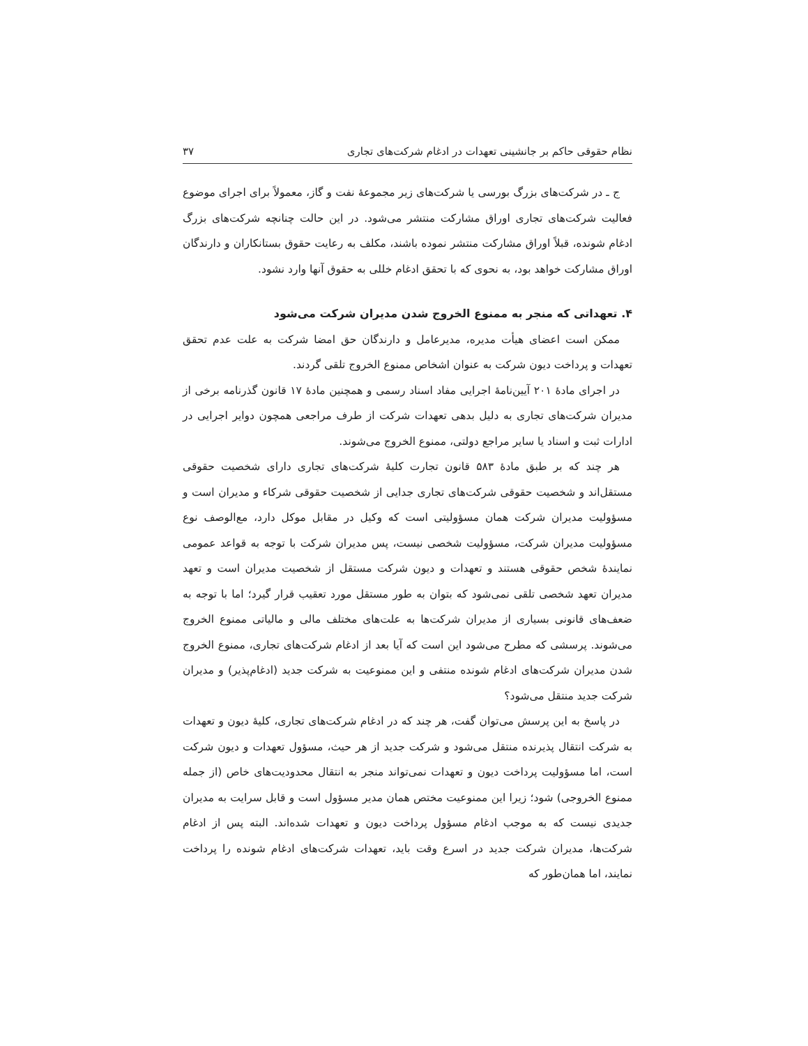نظام حقوقی حاکم بر جانشینی تعهدات در ادغام شرکت‌های تجاری ۳۷
ج ـ در شرکت‌های بزرگ بورسی یا شرکت‌های زیر مجموعهٔ نفت و گاز، معمولاً برای اجرای موضوع فعالیت شرکت‌های تجاری اوراق مشارکت منتشر می‌شود. در این حالت چنانچه شرکت‌های بزرگ ادغام شونده، قبلاً اوراق مشارکت منتشر نموده باشند، مکلف به رعایت حقوق بستانکاران و دارندگان اوراق مشارکت خواهد بود، به نحوی که با تحقق ادغام خللی به حقوق آنها وارد نشود.
۴. تعهداتی که منجر به ممنوع الخروج شدن مدیران شرکت می‌شود
ممکن است اعضای هیأت مدیره، مدیرعامل و دارندگان حق امضا شرکت به علت عدم تحقق تعهدات و پرداخت دیون شرکت به عنوان اشخاص ممنوع الخروج تلقی گردند.
در اجرای مادهٔ ۲۰۱ آیین‌نامهٔ اجرایی مفاد اسناد رسمی و همچنین مادهٔ ۱۷ قانون گذرنامه برخی از مدیران شرکت‌های تجاری به دلیل بدهی تعهدات شرکت از طرف مراجعی همچون دوایر اجرایی در ادارات ثبت و اسناد یا سایر مراجع دولتی، ممنوع الخروج می‌شوند.
هر چند که بر طبق مادهٔ ۵۸۳ قانون تجارت کلیهٔ شرکت‌های تجاری دارای شخصیت حقوقی مستقل‌اند و شخصیت حقوقی شرکت‌های تجاری جدایی از شخصیت حقوقی شرکاء و مدیران است و مسؤولیت مدیران شرکت همان مسؤولیتی است که وکیل در مقابل موکل دارد، مع‌الوصف نوع مسؤولیت مدیران شرکت، مسؤولیت شخصی نیست، پس مدیران شرکت با توجه به قواعد عمومی نمایندهٔ شخص حقوقی هستند و تعهدات و دیون شرکت مستقل از شخصیت مدیران است و تعهد مدیران تعهد شخصی تلقی نمی‌شود که بتوان به طور مستقل مورد تعقیب قرار گیرد؛ اما با توجه به ضعف‌های قانونی بسیاری از مدیران شرکت‌ها به علت‌های مختلف مالی و مالیاتی ممنوع الخروج می‌شوند. پرسشی که مطرح می‌شود این است که آیا بعد از ادغام شرکت‌های تجاری، ممنوع الخروج شدن مدیران شرکت‌های ادغام شونده منتفی و این ممنوعیت به شرکت جدید (ادغام‌پذیر) و مدیران شرکت جدید منتقل می‌شود؟
در پاسخ به این پرسش می‌توان گفت، هر چند که در ادغام شرکت‌های تجاری، کلیهٔ دیون و تعهدات به شرکت انتقال پذیرنده منتقل می‌شود و شرکت جدید از هر حیث، مسؤول تعهدات و دیون شرکت است، اما مسؤولیت پرداخت دیون و تعهدات نمی‌تواند منجر به انتقال محدودیت‌های خاص (از جمله ممنوع الخروجی) شود؛ زیرا این ممنوعیت مختص همان مدیر مسؤول است و قابل سرایت به مدیران جدیدی نیست که به موجب ادغام مسؤول پرداخت دیون و تعهدات شده‌اند. البته پس از ادغام شرکت‌ها، مدیران شرکت جدید در اسرع وقت باید، تعهدات شرکت‌های ادغام شونده را پرداخت نمایند، اما همان‌طور که